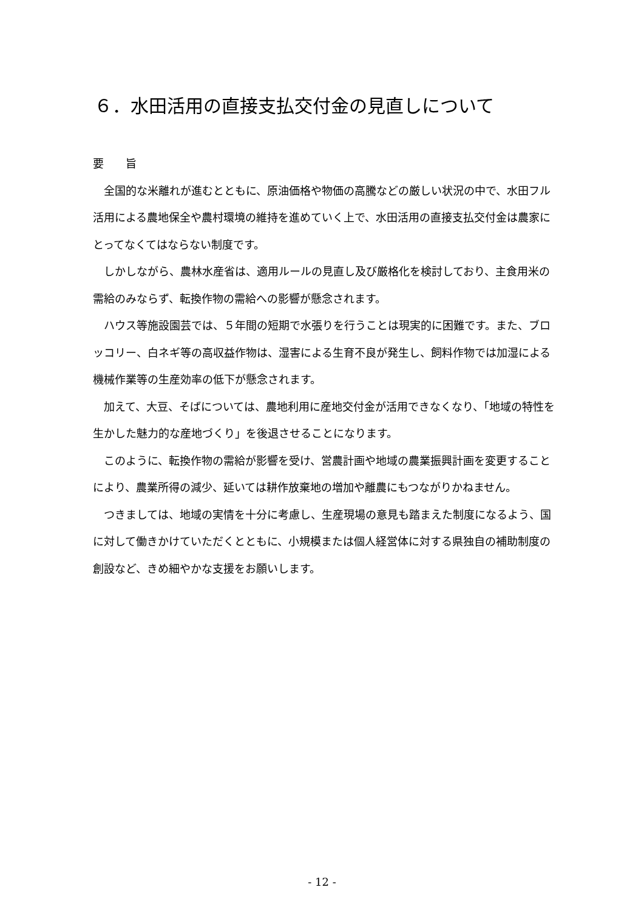６．水田活用の直接支払交付金の見直しについて
要　　旨
　全国的な米離れが進むとともに、原油価格や物価の高騰などの厳しい状況の中で、水田フル活用による農地保全や農村環境の維持を進めていく上で、水田活用の直接支払交付金は農家にとってなくてはならない制度です。
　しかしながら、農林水産省は、適用ルールの見直し及び厳格化を検討しており、主食用米の需給のみならず、転換作物の需給への影響が懸念されます。
　ハウス等施設園芸では、５年間の短期で水張りを行うことは現実的に困難です。また、ブロッコリー、白ネギ等の高収益作物は、湿害による生育不良が発生し、飼料作物では加湿による機械作業等の生産効率の低下が懸念されます。
　加えて、大豆、そばについては、農地利用に産地交付金が活用できなくなり、「地域の特性を生かした魅力的な産地づくり」を後退させることになります。
　このように、転換作物の需給が影響を受け、営農計画や地域の農業振興計画を変更することにより、農業所得の減少、延いては耕作放棄地の増加や離農にもつながりかねません。
　つきましては、地域の実情を十分に考慮し、生産現場の意見も踏まえた制度になるよう、国に対して働きかけていただくとともに、小規模または個人経営体に対する県独自の補助制度の創設など、きめ細やかな支援をお願いします。
- 12 -